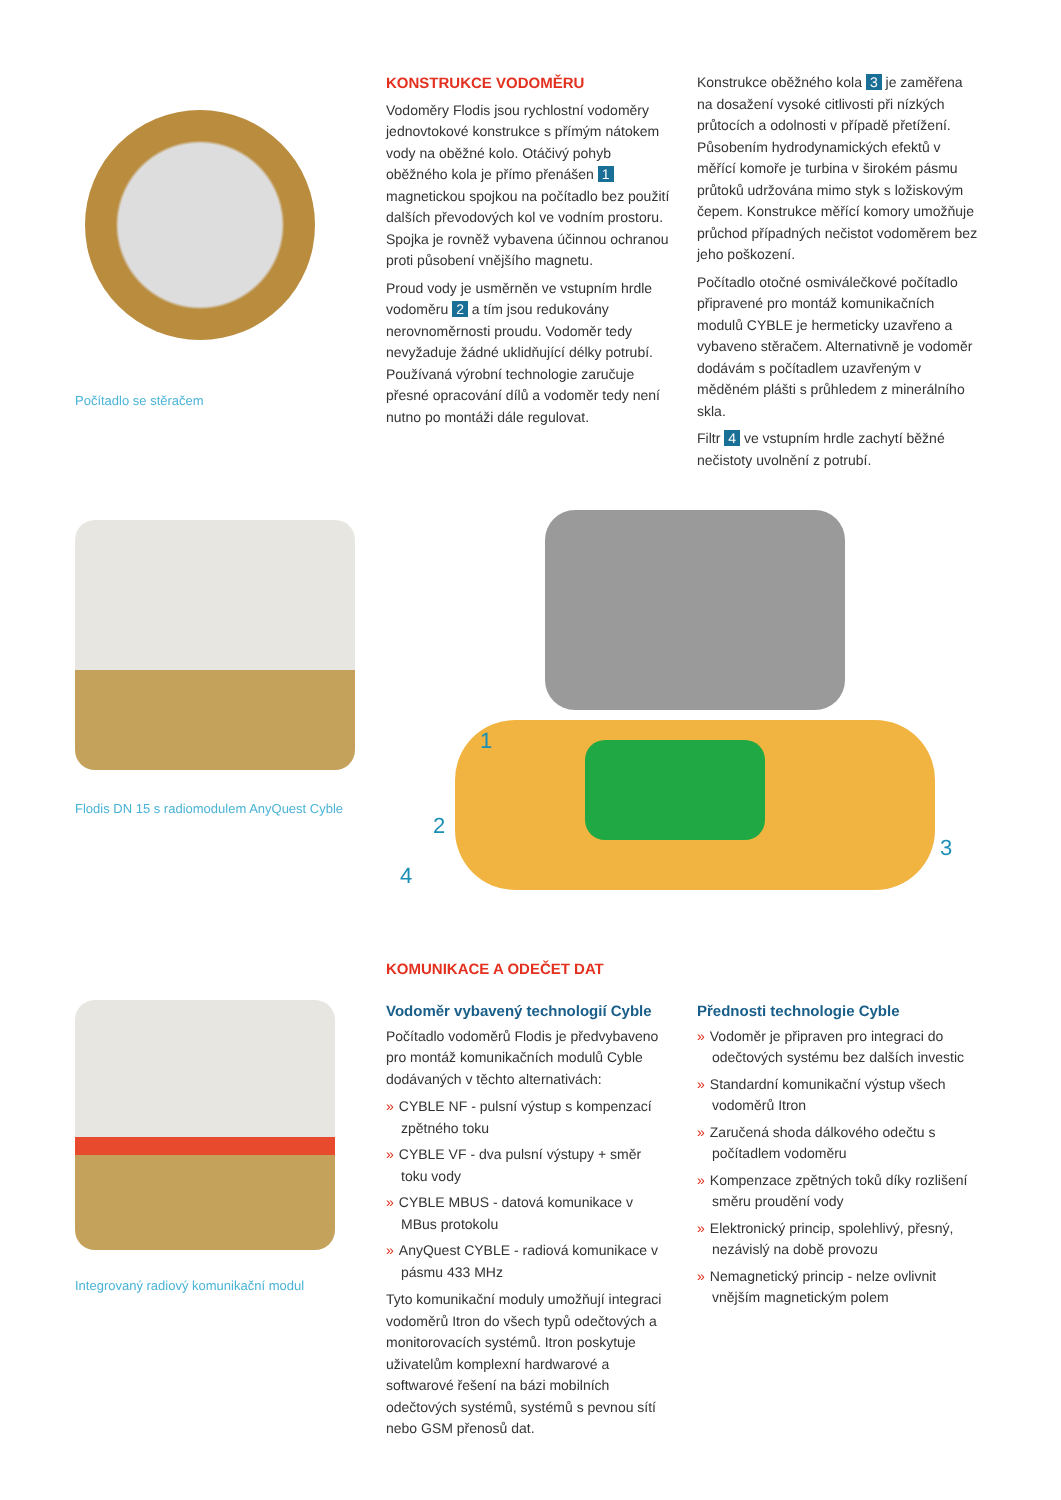Počítadlo se stěračem
Flodis DN 15 s radiomodulem AnyQuest Cyble
Integrovaný radiový komunikační modul
KONSTRUKCE VODOMĚRU
Vodoměry Flodis jsou rychlostní vodoměry jednovtokové konstrukce s přímým nátokem vody na oběžné kolo. Otáčivý pohyb oběžného kola je přímo přenášen 1 magnetickou spojkou na počítadlo bez použití dalších převodových kol ve vodním prostoru. Spojka je rovněž vybavena účinnou ochranou proti působení vnějšího magnetu.
Proud vody je usměrněn ve vstupním hrdle vodoměru 2 a tím jsou redukovány nerovnoměrnosti proudu. Vodoměr tedy nevyžaduje žádné uklidňující délky potrubí. Používaná výrobní technologie zaručuje přesné opracování dílů a vodoměr tedy není nutno po montáži dále regulovat.
Konstrukce oběžného kola 3 je zaměřena na dosažení vysoké citlivosti při nízkých průtocích a odolnosti v případě přetížení. Působením hydrodynamických efektů v měřící komoře je turbina v širokém pásmu průtoků udržována mimo styk s ložiskovým čepem. Konstrukce měřící komory umožňuje průchod případných nečistot vodoměrem bez jeho poškození.
Počítadlo otočné osmiválečkové počítadlo připravené pro montáž komunikačních modulů CYBLE je hermeticky uzavřeno a vybaveno stěračem. Alternativně je vodoměr dodávám s počítadlem uzavřeným v měděném plášti s průhledem z minerálního skla.
Filtr 4 ve vstupním hrdle zachytí běžné nečistoty uvolnění z potrubí.
1
2
3
4
KOMUNIKACE A ODEČET DAT
Vodoměr vybavený technologií Cyble
Počítadlo vodoměrů Flodis je předvybaveno pro montáž komunikačních modulů Cyble dodávaných v těchto alternativách:
» CYBLE NF - pulsní výstup s kompenzací zpětného toku
» CYBLE VF - dva pulsní výstupy + směr toku vody
» CYBLE MBUS - datová komunikace v MBus protokolu
» AnyQuest CYBLE - radiová komunikace v pásmu 433 MHz
Tyto komunikační moduly umožňují integraci vodoměrů Itron do všech typů odečtových a monitorovacích systémů. Itron poskytuje uživatelům komplexní hardwarové a softwarové řešení na bázi mobilních odečtových systémů, systémů s pevnou sítí nebo GSM přenosů dat.
Přednosti technologie Cyble
» Vodoměr je připraven pro integraci do odečtových systému bez dalších investic
» Standardní komunikační výstup všech vodoměrů Itron
» Zaručená shoda dálkového odečtu s počítadlem vodoměru
» Kompenzace zpětných toků díky rozlišení směru proudění vody
» Elektronický princip, spolehlivý, přesný, nezávislý na době provozu
» Nemagnetický princip - nelze ovlivnit vnějším magnetickým polem